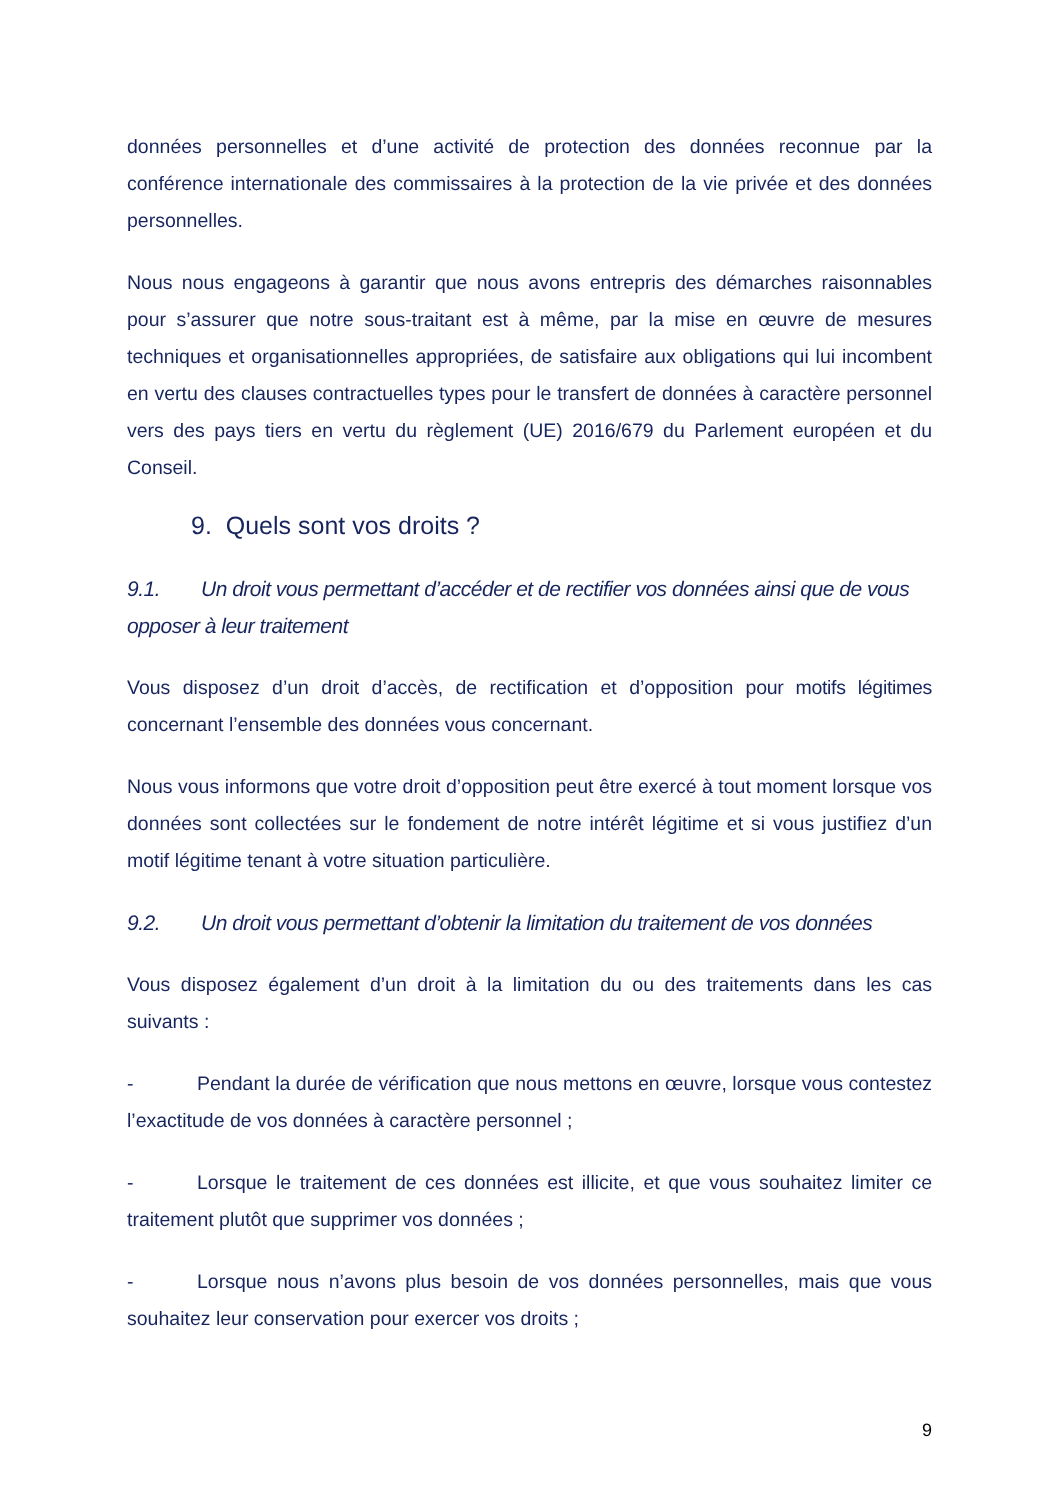données personnelles et d’une activité de protection des données reconnue par la conférence internationale des commissaires à la protection de la vie privée et des données personnelles.
Nous nous engageons à garantir que nous avons entrepris des démarches raisonnables pour s’assurer que notre sous-traitant est à même, par la mise en œuvre de mesures techniques et organisationnelles appropriées, de satisfaire aux obligations qui lui incombent en vertu des clauses contractuelles types pour le transfert de données à caractère personnel vers des pays tiers en vertu du règlement (UE) 2016/679 du Parlement européen et du Conseil.
9. Quels sont vos droits ?
9.1. Un droit vous permettant d’accéder et de rectifier vos données ainsi que de vous opposer à leur traitement
Vous disposez d’un droit d’accès, de rectification et d’opposition pour motifs légitimes concernant l’ensemble des données vous concernant.
Nous vous informons que votre droit d’opposition peut être exercé à tout moment lorsque vos données sont collectées sur le fondement de notre intérêt légitime et si vous justifiez d’un motif légitime tenant à votre situation particulière.
9.2. Un droit vous permettant d’obtenir la limitation du traitement de vos données
Vous disposez également d’un droit à la limitation du ou des traitements dans les cas suivants :
- Pendant la durée de vérification que nous mettons en œuvre, lorsque vous contestez l’exactitude de vos données à caractère personnel ;
- Lorsque le traitement de ces données est illicite, et que vous souhaitez limiter ce traitement plutôt que supprimer vos données ;
- Lorsque nous n’avons plus besoin de vos données personnelles, mais que vous souhaitez leur conservation pour exercer vos droits ;
9